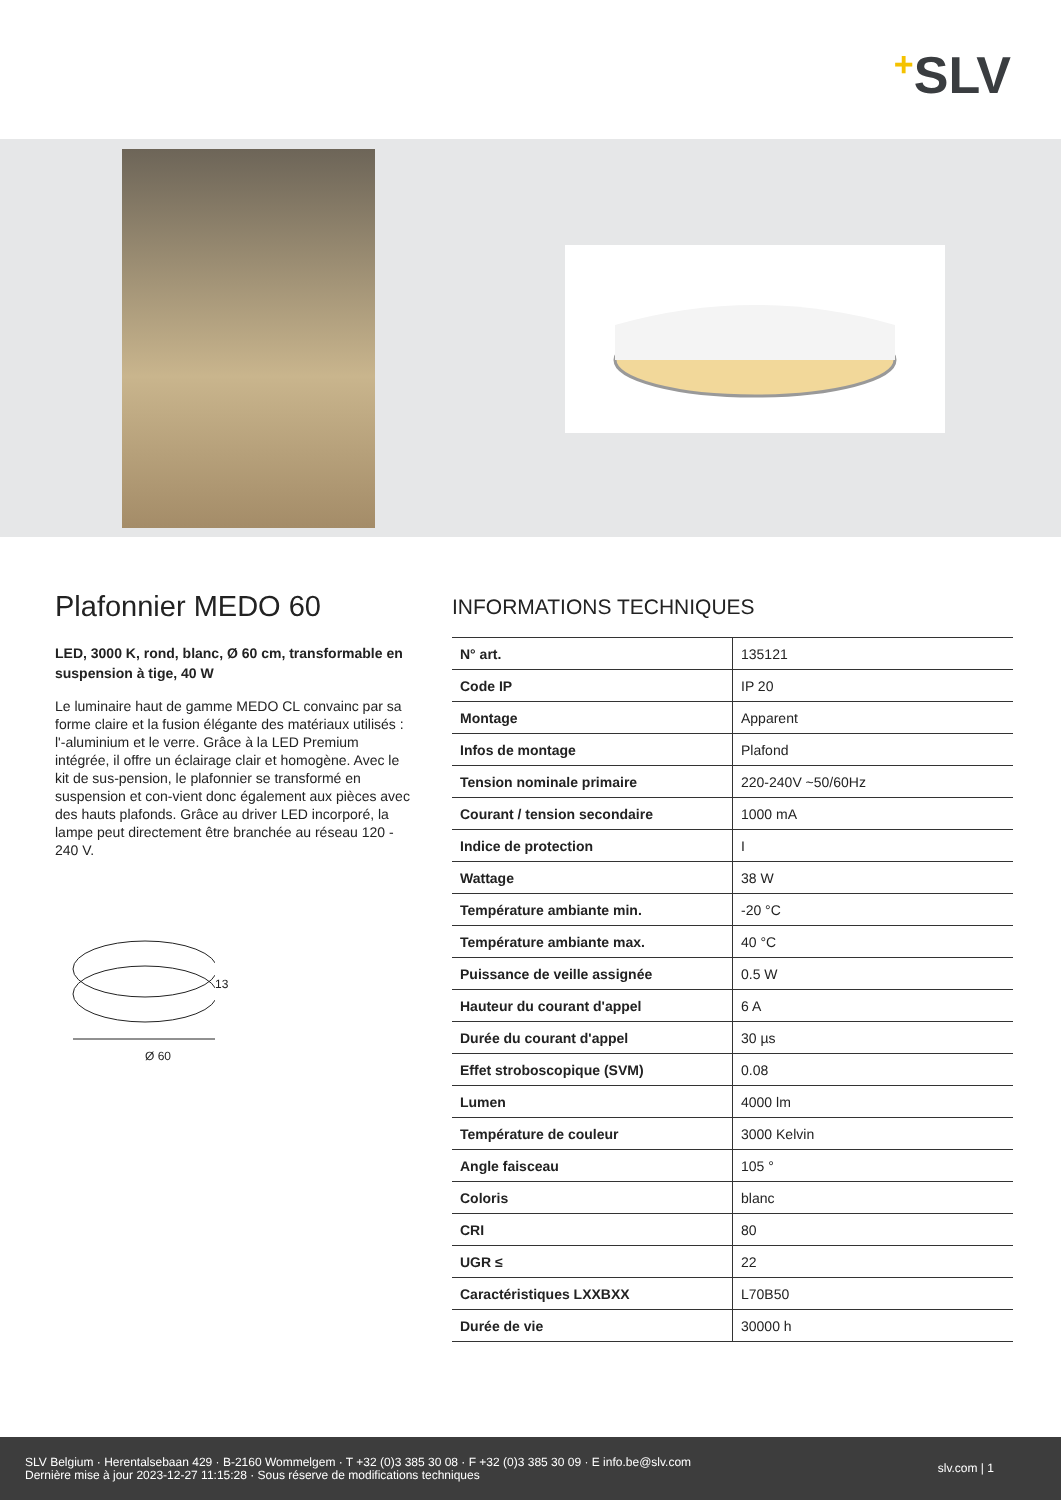+SLV
Plafonnier MEDO 60
LED, 3000 K, rond, blanc, Ø 60 cm, transformable en suspension à tige, 40 W
Le luminaire haut de gamme MEDO CL convainc par sa forme claire et la fusion élégante des matériaux utilisés : l'-aluminium et le verre. Grâce à la LED Premium intégrée, il offre un éclairage clair et homogène. Avec le kit de sus-pension, le plafonnier se transformé en suspension et con-vient donc également aux pièces avec des hauts plafonds. Grâce au driver LED incorporé, la lampe peut directement être branchée au réseau 120 - 240 V.
13
Ø 60
INFORMATIONS TECHNIQUES
| N° art. | 135121 |
| Code IP | IP 20 |
| Montage | Apparent |
| Infos de montage | Plafond |
| Tension nominale primaire | 220-240V ~50/60Hz |
| Courant / tension secondaire | 1000 mA |
| Indice de protection | I |
| Wattage | 38 W |
| Température ambiante min. | -20 °C |
| Température ambiante max. | 40 °C |
| Puissance de veille assignée | 0.5 W |
| Hauteur du courant d'appel | 6 A |
| Durée du courant d'appel | 30 µs |
| Effet stroboscopique (SVM) | 0.08 |
| Lumen | 4000 lm |
| Température de couleur | 3000 Kelvin |
| Angle faisceau | 105 ° |
| Coloris | blanc |
| CRI | 80 |
| UGR ≤ | 22 |
| Caractéristiques LXXBXX | L70B50 |
| Durée de vie | 30000 h |
SLV Belgium · Herentalsebaan 429 · B-2160 Wommelgem · T +32 (0)3 385 30 08 · F +32 (0)3 385 30 09 · E info.be@slv.com
Dernière mise à jour 2023-12-27 11:15:28 · Sous réserve de modifications techniques
slv.com | 1